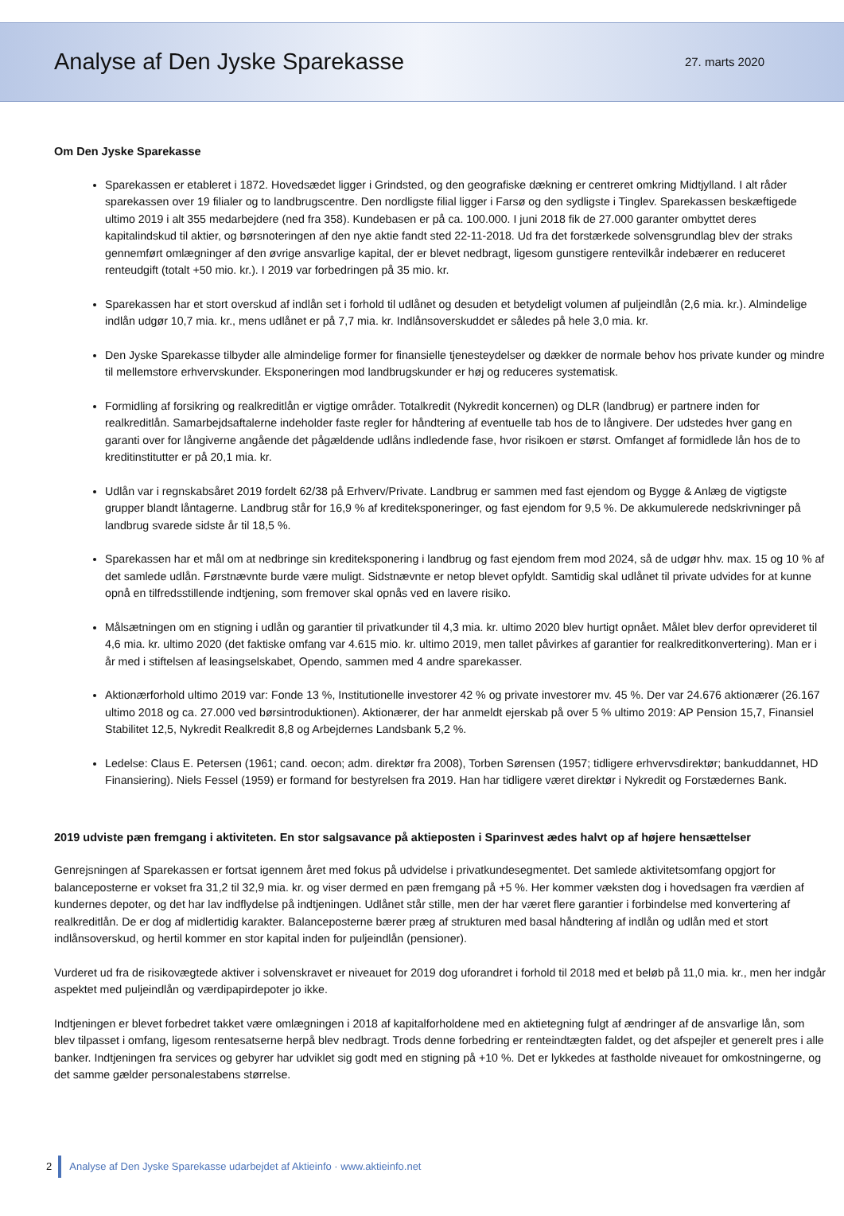Analyse af Den Jyske Sparekasse
27. marts 2020
Om Den Jyske Sparekasse
Sparekassen er etableret i 1872. Hovedsædet ligger i Grindsted, og den geografiske dækning er centreret omkring Midtjylland. I alt råder sparekassen over 19 filialer og to landbrugscentre. Den nordligste filial ligger i Farsø og den sydligste i Tinglev. Sparekassen beskæftigede ultimo 2019 i alt 355 medarbejdere (ned fra 358). Kundebasen er på ca. 100.000. I juni 2018 fik de 27.000 garanter ombyttet deres kapitalindskud til aktier, og børsnoteringen af den nye aktie fandt sted 22-11-2018. Ud fra det forstærkede solvensgrundlag blev der straks gennemført omlægninger af den øvrige ansvarlige kapital, der er blevet nedbragt, ligesom gunstigere rentevilkår indebærer en reduceret renteudgift (totalt +50 mio. kr.). I 2019 var forbedringen på 35 mio. kr.
Sparekassen har et stort overskud af indlån set i forhold til udlånet og desuden et betydeligt volumen af puljeindlån (2,6 mia. kr.). Almindelige indlån udgør 10,7 mia. kr., mens udlånet er på 7,7 mia. kr. Indlånsoverskuddet er således på hele 3,0 mia. kr.
Den Jyske Sparekasse tilbyder alle almindelige former for finansielle tjenesteydelser og dækker de normale behov hos private kunder og mindre til mellemstore erhvervskunder. Eksponeringen mod landbrugskunder er høj og reduceres systematisk.
Formidling af forsikring og realkreditlån er vigtige områder. Totalkredit (Nykredit koncernen) og DLR (landbrug) er partnere inden for realkreditlån. Samarbejdsaftalerne indeholder faste regler for håndtering af eventuelle tab hos de to långivere. Der udstedes hver gang en garanti over for långiverne angående det pågældende udlåns indledende fase, hvor risikoen er størst. Omfanget af formidlede lån hos de to kreditinstitutter er på 20,1 mia. kr.
Udlån var i regnskabsåret 2019 fordelt 62/38 på Erhverv/Private. Landbrug er sammen med fast ejendom og Bygge & Anlæg de vigtigste grupper blandt låntagerne. Landbrug står for 16,9 % af krediteksponeringer, og fast ejendom for 9,5 %. De akkumulerede nedskrivninger på landbrug svarede sidste år til 18,5 %.
Sparekassen har et mål om at nedbringe sin krediteksponering i landbrug og fast ejendom frem mod 2024, så de udgør hhv. max. 15 og 10 % af det samlede udlån. Førstnævnte burde være muligt. Sidstnævnte er netop blevet opfyldt. Samtidig skal udlånet til private udvides for at kunne opnå en tilfredsstillende indtjening, som fremover skal opnås ved en lavere risiko.
Målsætningen om en stigning i udlån og garantier til privatkunder til 4,3 mia. kr. ultimo 2020 blev hurtigt opnået. Målet blev derfor oprevideret til 4,6 mia. kr. ultimo 2020 (det faktiske omfang var 4.615 mio. kr. ultimo 2019, men tallet påvirkes af garantier for realkreditkonvertering). Man er i år med i stiftelsen af leasingselskabet, Opendo, sammen med 4 andre sparekasser.
Aktionærforhold ultimo 2019 var: Fonde 13 %, Institutionelle investorer 42 % og private investorer mv. 45 %. Der var 24.676 aktionærer (26.167 ultimo 2018 og ca. 27.000 ved børsintroduktionen). Aktionærer, der har anmeldt ejerskab på over 5 % ultimo 2019: AP Pension 15,7, Finansiel Stabilitet 12,5, Nykredit Realkredit 8,8 og Arbejdernes Landsbank 5,2 %.
Ledelse: Claus E. Petersen (1961; cand. oecon; adm. direktør fra 2008), Torben Sørensen (1957; tidligere erhvervsdirektør; bankuddannet, HD Finansiering). Niels Fessel (1959) er formand for bestyrelsen fra 2019. Han har tidligere været direktør i Nykredit og Forstædernes Bank.
2019 udviste pæn fremgang i aktiviteten. En stor salgsavance på aktieposten i Sparinvest ædes halvt op af højere hensættelser
Genrejsningen af Sparekassen er fortsat igennem året med fokus på udvidelse i privatkundesegmentet. Det samlede aktivitetsomfang opgjort for balanceposterne er vokset fra 31,2 til 32,9 mia. kr. og viser dermed en pæn fremgang på +5 %. Her kommer væksten dog i hovedsagen fra værdien af kundernes depoter, og det har lav indflydelse på indtjeningen. Udlånet står stille, men der har været flere garantier i forbindelse med konvertering af realkreditlån. De er dog af midlertidig karakter. Balanceposterne bærer præg af strukturen med basal håndtering af indlån og udlån med et stort indlånsoverskud, og hertil kommer en stor kapital inden for puljeindlån (pensioner).
Vurderet ud fra de risikovægtede aktiver i solvenskravet er niveauet for 2019 dog uforandret i forhold til 2018 med et beløb på 11,0 mia. kr., men her indgår aspektet med puljeindlån og værdipapirdepoter jo ikke.
Indtjeningen er blevet forbedret takket være omlægningen i 2018 af kapitalforholdene med en aktietegning fulgt af ændringer af de ansvarlige lån, som blev tilpasset i omfang, ligesom rentesatserne herpå blev nedbragt. Trods denne forbedring er renteindtægten faldet, og det afspejler et generelt pres i alle banker. Indtjeningen fra services og gebyrer har udviklet sig godt med en stigning på +10 %. Det er lykkedes at fastholde niveauet for omkostningerne, og det samme gælder personalestabens størrelse.
2 Analyse af Den Jyske Sparekasse udarbejdet af Aktieinfo · www.aktieinfo.net